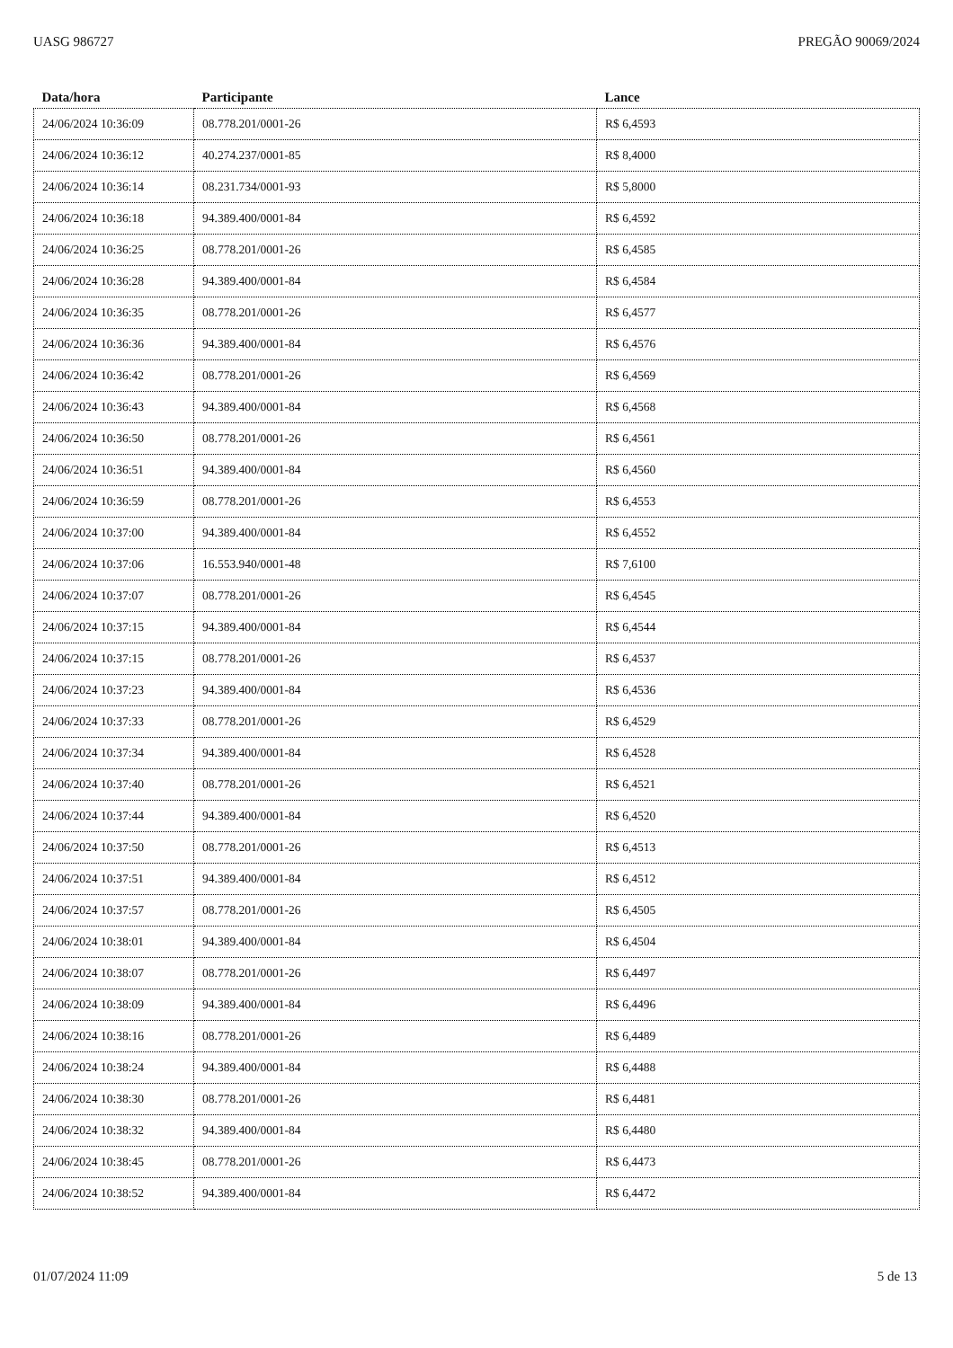UASG 986727 PREGÃO 90069/2024
| Data/hora | Participante | Lance |
| --- | --- | --- |
| 24/06/2024 10:36:09 | 08.778.201/0001-26 | R$ 6,4593 |
| 24/06/2024 10:36:12 | 40.274.237/0001-85 | R$ 8,4000 |
| 24/06/2024 10:36:14 | 08.231.734/0001-93 | R$ 5,8000 |
| 24/06/2024 10:36:18 | 94.389.400/0001-84 | R$ 6,4592 |
| 24/06/2024 10:36:25 | 08.778.201/0001-26 | R$ 6,4585 |
| 24/06/2024 10:36:28 | 94.389.400/0001-84 | R$ 6,4584 |
| 24/06/2024 10:36:35 | 08.778.201/0001-26 | R$ 6,4577 |
| 24/06/2024 10:36:36 | 94.389.400/0001-84 | R$ 6,4576 |
| 24/06/2024 10:36:42 | 08.778.201/0001-26 | R$ 6,4569 |
| 24/06/2024 10:36:43 | 94.389.400/0001-84 | R$ 6,4568 |
| 24/06/2024 10:36:50 | 08.778.201/0001-26 | R$ 6,4561 |
| 24/06/2024 10:36:51 | 94.389.400/0001-84 | R$ 6,4560 |
| 24/06/2024 10:36:59 | 08.778.201/0001-26 | R$ 6,4553 |
| 24/06/2024 10:37:00 | 94.389.400/0001-84 | R$ 6,4552 |
| 24/06/2024 10:37:06 | 16.553.940/0001-48 | R$ 7,6100 |
| 24/06/2024 10:37:07 | 08.778.201/0001-26 | R$ 6,4545 |
| 24/06/2024 10:37:15 | 94.389.400/0001-84 | R$ 6,4544 |
| 24/06/2024 10:37:15 | 08.778.201/0001-26 | R$ 6,4537 |
| 24/06/2024 10:37:23 | 94.389.400/0001-84 | R$ 6,4536 |
| 24/06/2024 10:37:33 | 08.778.201/0001-26 | R$ 6,4529 |
| 24/06/2024 10:37:34 | 94.389.400/0001-84 | R$ 6,4528 |
| 24/06/2024 10:37:40 | 08.778.201/0001-26 | R$ 6,4521 |
| 24/06/2024 10:37:44 | 94.389.400/0001-84 | R$ 6,4520 |
| 24/06/2024 10:37:50 | 08.778.201/0001-26 | R$ 6,4513 |
| 24/06/2024 10:37:51 | 94.389.400/0001-84 | R$ 6,4512 |
| 24/06/2024 10:37:57 | 08.778.201/0001-26 | R$ 6,4505 |
| 24/06/2024 10:38:01 | 94.389.400/0001-84 | R$ 6,4504 |
| 24/06/2024 10:38:07 | 08.778.201/0001-26 | R$ 6,4497 |
| 24/06/2024 10:38:09 | 94.389.400/0001-84 | R$ 6,4496 |
| 24/06/2024 10:38:16 | 08.778.201/0001-26 | R$ 6,4489 |
| 24/06/2024 10:38:24 | 94.389.400/0001-84 | R$ 6,4488 |
| 24/06/2024 10:38:30 | 08.778.201/0001-26 | R$ 6,4481 |
| 24/06/2024 10:38:32 | 94.389.400/0001-84 | R$ 6,4480 |
| 24/06/2024 10:38:45 | 08.778.201/0001-26 | R$ 6,4473 |
| 24/06/2024 10:38:52 | 94.389.400/0001-84 | R$ 6,4472 |
01/07/2024 11:09 5 de 13